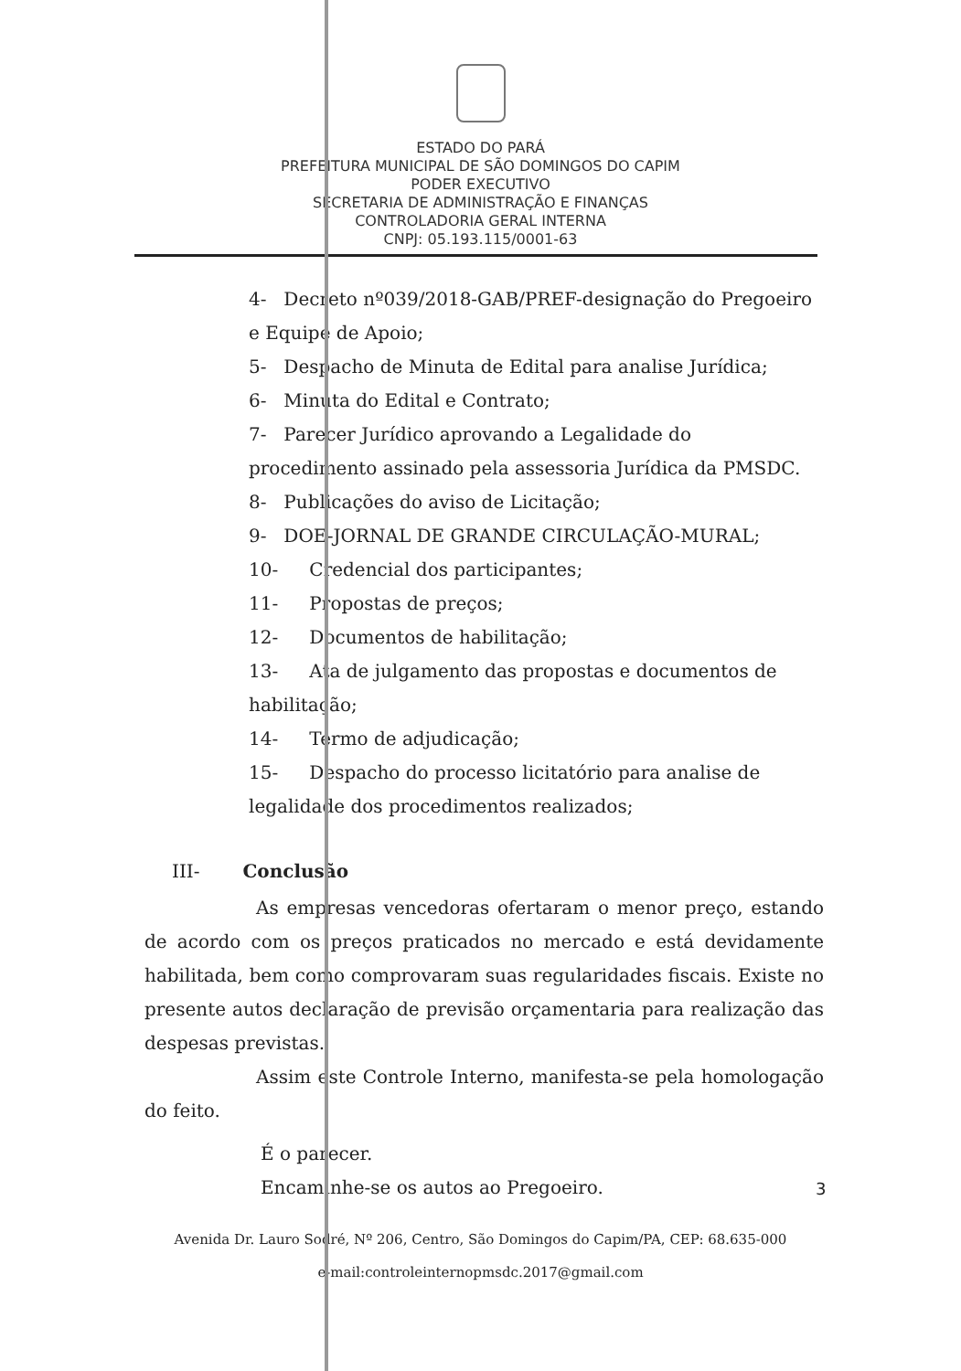ESTADO DO PARÁ
PREFEITURA MUNICIPAL DE SÃO DOMINGOS DO CAPIM
PODER EXECUTIVO
SECRETARIA DE ADMINISTRAÇÃO E FINANÇAS
CONTROLADORIA GERAL INTERNA
CNPJ: 05.193.115/0001-63
4- Decreto nº039/2018-GAB/PREF-designação do Pregoeiro e Equipe de Apoio;
5- Despacho de Minuta de Edital para analise Jurídica;
6- Minuta do Edital e Contrato;
7- Parecer Jurídico aprovando a Legalidade do procedimento assinado pela assessoria Jurídica da PMSDC.
8- Publicações do aviso de Licitação;
9- DOE-JORNAL DE GRANDE CIRCULAÇÃO-MURAL;
10- Credencial dos participantes;
11- Propostas de preços;
12- Documentos de habilitação;
13- Ata de julgamento das propostas e documentos de habilitação;
14- Termo de adjudicação;
15- Despacho do processo licitatório para analise de legalidade dos procedimentos realizados;
III- Conclusão
As empresas vencedoras ofertaram o menor preço, estando de acordo com os preços praticados no mercado e está devidamente habilitada, bem como comprovaram suas regularidades fiscais. Existe no presente autos declaração de previsão orçamentaria para realização das despesas previstas.
Assim este Controle Interno, manifesta-se pela homologação do feito.
É o parecer.
Encaminhe-se os autos ao Pregoeiro.
3
Avenida Dr. Lauro Sodré, Nº 206, Centro, São Domingos do Capim/PA, CEP: 68.635-000
e-mail:controleinternopmsdc.2017@gmail.com